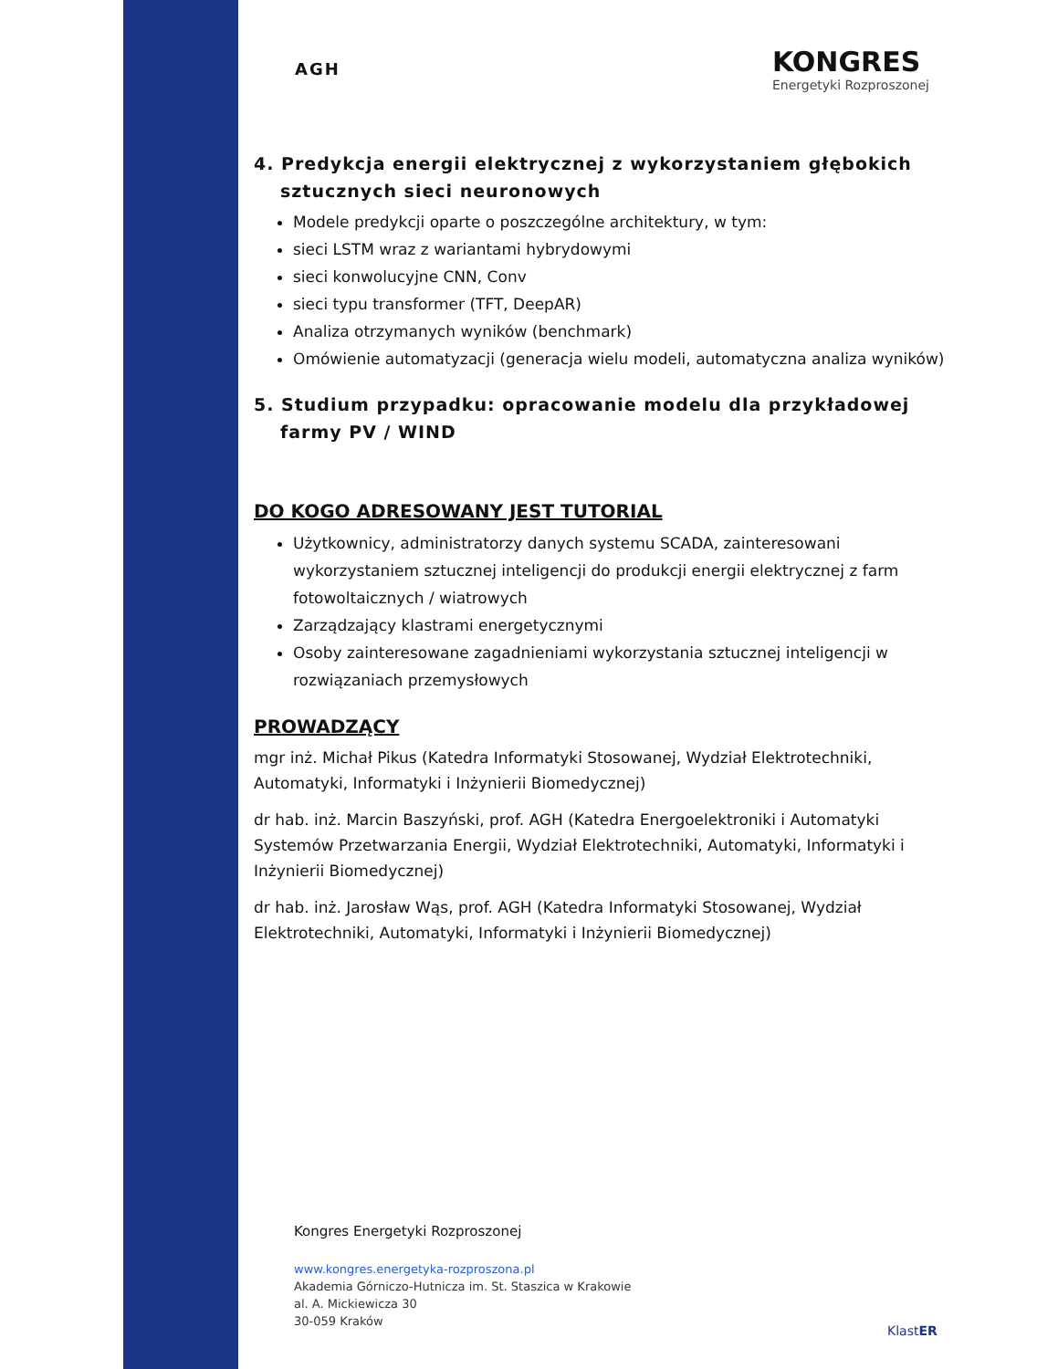AGH
KONGRES
Energetyki Rozproszonej
4. Predykcja energii elektrycznej z wykorzystaniem głębokich sztucznych sieci neuronowych
Modele predykcji oparte o poszczególne architektury, w tym:
sieci LSTM wraz z wariantami hybrydowymi
sieci konwolucyjne CNN, Conv
sieci typu transformer (TFT, DeepAR)
Analiza otrzymanych wyników (benchmark)
Omówienie automatyzacji (generacja wielu modeli, automatyczna analiza wyników)
5. Studium przypadku: opracowanie modelu dla przykładowej farmy PV / WIND
DO KOGO ADRESOWANY JEST TUTORIAL
Użytkownicy, administratorzy danych systemu SCADA, zainteresowani wykorzystaniem sztucznej inteligencji do produkcji energii elektrycznej z farm fotowoltaicznych / wiatrowych
Zarządzający klastrami energetycznymi
Osoby zainteresowane zagadnieniami wykorzystania sztucznej inteligencji w rozwiązaniach przemysłowych
PROWADZĄCY
mgr inż. Michał Pikus (Katedra Informatyki Stosowanej, Wydział Elektrotechniki, Automatyki, Informatyki i Inżynierii Biomedycznej)
dr hab. inż. Marcin Baszyński, prof. AGH (Katedra Energoelektroniki i Automatyki Systemów Przetwarzania Energii, Wydział Elektrotechniki, Automatyki, Informatyki i Inżynierii Biomedycznej)
dr hab. inż. Jarosław Wąs, prof. AGH (Katedra Informatyki Stosowanej, Wydział Elektrotechniki, Automatyki, Informatyki i Inżynierii Biomedycznej)
Kongres Energetyki Rozproszonej
www.kongres.energetyka-rozproszona.pl
Akademia Górniczo-Hutnicza im. St. Staszica w Krakowie
al. A. Mickiewicza 30
30-059 Kraków
KlastER